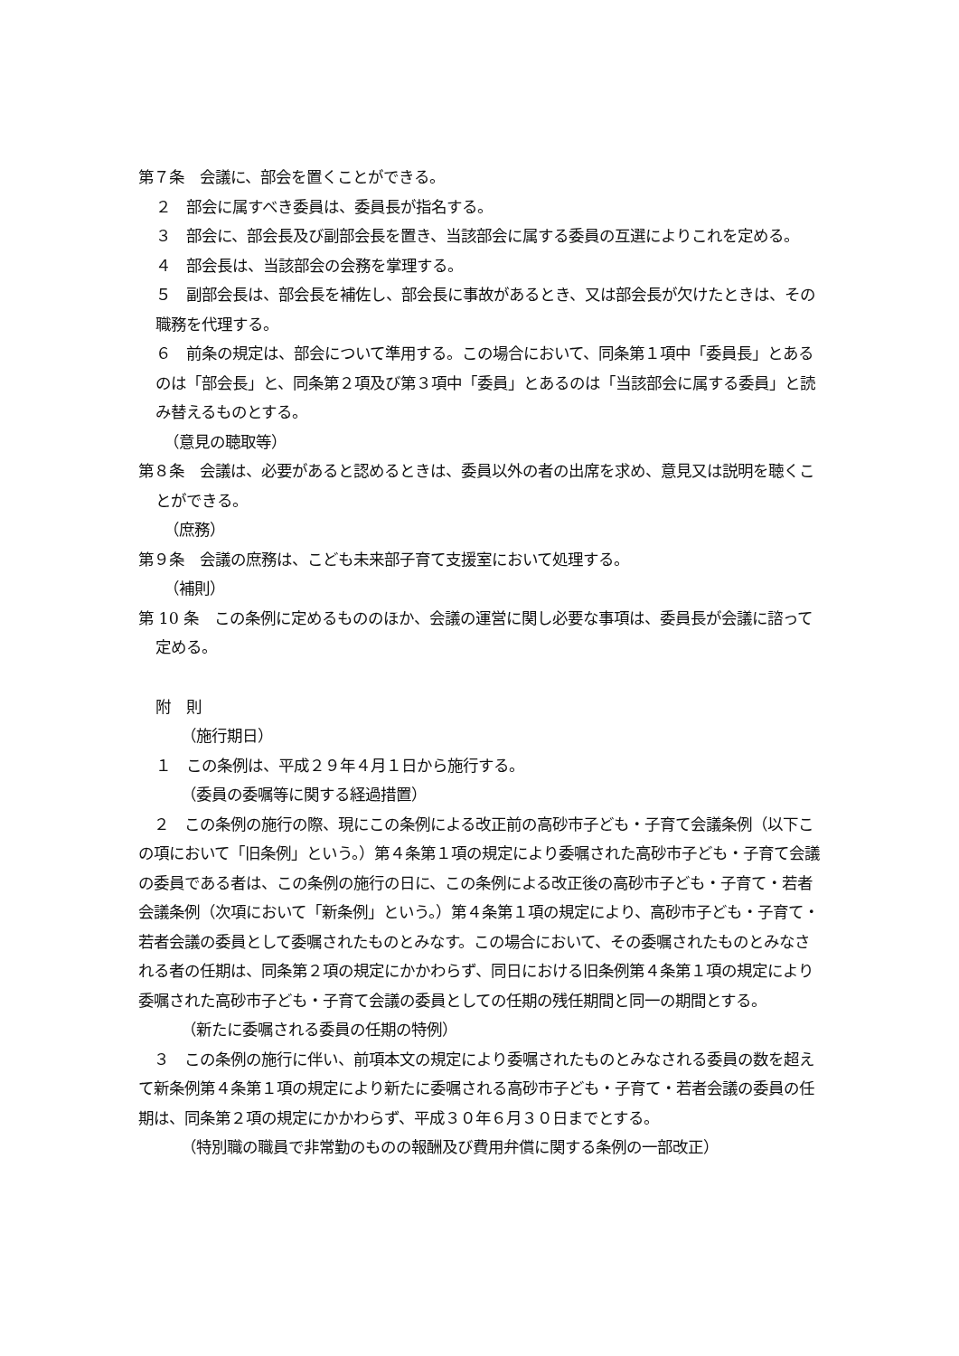第７条　会議に、部会を置くことができる。
２　部会に属すべき委員は、委員長が指名する。
３　部会に、部会長及び副部会長を置き、当該部会に属する委員の互選によりこれを定める。
４　部会長は、当該部会の会務を掌理する。
５　副部会長は、部会長を補佐し、部会長に事故があるとき、又は部会長が欠けたときは、その職務を代理する。
６　前条の規定は、部会について準用する。この場合において、同条第１項中「委員長」とあるのは「部会長」と、同条第２項及び第３項中「委員」とあるのは「当該部会に属する委員」と読み替えるものとする。
（意見の聴取等）
第８条　会議は、必要があると認めるときは、委員以外の者の出席を求め、意見又は説明を聴くことができる。
（庶務）
第９条　会議の庶務は、こども未来部子育て支援室において処理する。
（補則）
第 10 条　この条例に定めるもののほか、会議の運営に関し必要な事項は、委員長が会議に諮って定める。
附　則
（施行期日）
１　この条例は、平成２９年４月１日から施行する。
（委員の委嘱等に関する経過措置）
　２　この条例の施行の際、現にこの条例による改正前の高砂市子ども・子育て会議条例（以下この項において「旧条例」という。）第４条第１項の規定により委嘱された高砂市子ども・子育て会議の委員である者は、この条例の施行の日に、この条例による改正後の高砂市子ども・子育て・若者会議条例（次項において「新条例」という。）第４条第１項の規定により、高砂市子ども・子育て・若者会議の委員として委嘱されたものとみなす。この場合において、その委嘱されたものとみなされる者の任期は、同条第２項の規定にかかわらず、同日における旧条例第４条第１項の規定により委嘱された高砂市子ども・子育て会議の委員としての任期の残任期間と同一の期間とする。
（新たに委嘱される委員の任期の特例）
　３　この条例の施行に伴い、前項本文の規定により委嘱されたものとみなされる委員の数を超えて新条例第４条第１項の規定により新たに委嘱される高砂市子ども・子育て・若者会議の委員の任期は、同条第２項の規定にかかわらず、平成３０年６月３０日までとする。
（特別職の職員で非常勤のものの報酬及び費用弁償に関する条例の一部改正）